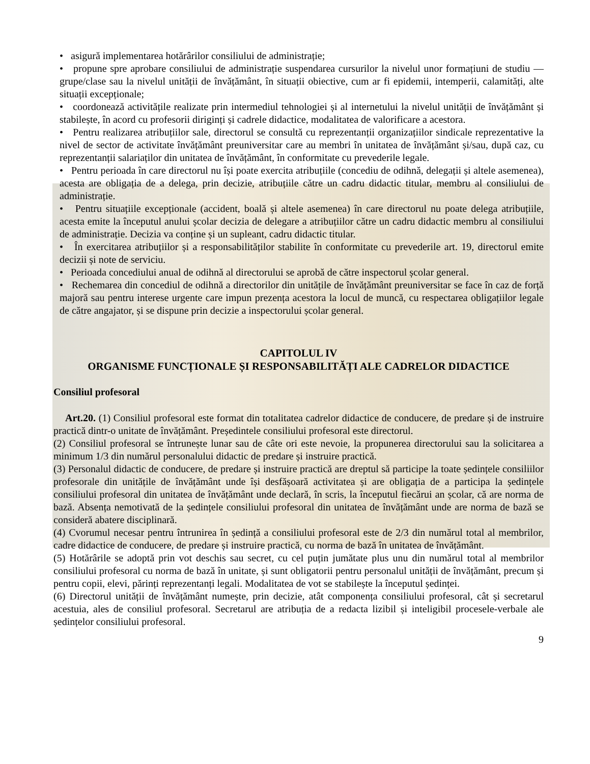• asigură implementarea hotărârilor consiliului de administrație;
• propune spre aprobare consiliului de administrație suspendarea cursurilor la nivelul unor formațiuni de studiu — grupe/clase sau la nivelul unității de învățământ, în situații obiective, cum ar fi epidemii, intemperii, calamități, alte situații excepționale;
• coordonează activitățile realizate prin intermediul tehnologiei și al internetului la nivelul unității de învățământ și stabilește, în acord cu profesorii diriginți și cadrele didactice, modalitatea de valorificare a acestora.
• Pentru realizarea atribuțiilor sale, directorul se consultă cu reprezentanții organizațiilor sindicale reprezentative la nivel de sector de activitate învățământ preuniversitar care au membri în unitatea de învățământ și/sau, după caz, cu reprezentanții salariaților din unitatea de învățământ, în conformitate cu prevederile legale.
• Pentru perioada în care directorul nu își poate exercita atribuțiile (concediu de odihnă, delegații și altele asemenea), acesta are obligația de a delega, prin decizie, atribuțiile către un cadru didactic titular, membru al consiliului de administrație.
• Pentru situațiile excepționale (accident, boală și altele asemenea) în care directorul nu poate delega atribuțiile, acesta emite la începutul anului școlar decizia de delegare a atribuțiilor către un cadru didactic membru al consiliului de administrație. Decizia va conține și un supleant, cadru didactic titular.
• În exercitarea atribuțiilor și a responsabilităților stabilite în conformitate cu prevederile art. 19, directorul emite decizii și note de serviciu.
• Perioada concediului anual de odihnă al directorului se aprobă de către inspectorul școlar general.
• Rechemarea din concediul de odihnă a directorilor din unitățile de învățământ preuniversitar se face în caz de forță majoră sau pentru interese urgente care impun prezența acestora la locul de muncă, cu respectarea obligațiilor legale de către angajator, și se dispune prin decizie a inspectorului școlar general.
CAPITOLUL IV
ORGANISME FUNCȚIONALE ȘI RESPONSABILITĂȚI ALE CADRELOR DIDACTICE
Consiliul profesoral
Art.20. (1) Consiliul profesoral este format din totalitatea cadrelor didactice de conducere, de predare și de instruire practică dintr-o unitate de învățământ. Președintele consiliului profesoral este directorul.
(2) Consiliul profesoral se întrunește lunar sau de câte ori este nevoie, la propunerea directorului sau la solicitarea a minimum 1/3 din numărul personalului didactic de predare și instruire practică.
(3) Personalul didactic de conducere, de predare și instruire practică are dreptul să participe la toate ședințele consiliilor profesorale din unitățile de învățământ unde își desfășoară activitatea și are obligația de a participa la ședințele consiliului profesoral din unitatea de învățământ unde declară, în scris, la începutul fiecărui an școlar, că are norma de bază. Absența nemotivată de la ședințele consiliului profesoral din unitatea de învățământ unde are norma de bază se consideră abatere disciplinară.
(4) Cvorumul necesar pentru întrunirea în ședință a consiliului profesoral este de 2/3 din numărul total al membrilor, cadre didactice de conducere, de predare și instruire practică, cu norma de bază în unitatea de învățământ.
(5) Hotărârile se adoptă prin vot deschis sau secret, cu cel puțin jumătate plus unu din numărul total al membrilor consiliului profesoral cu norma de bază în unitate, și sunt obligatorii pentru personalul unității de învățământ, precum și pentru copii, elevi, părinți reprezentanți legali. Modalitatea de vot se stabilește la începutul ședinței.
(6) Directorul unității de învățământ numește, prin decizie, atât componența consiliului profesoral, cât și secretarul acestuia, ales de consiliul profesoral. Secretarul are atribuția de a redacta lizibil și inteligibil procesele-verbale ale ședințelor consiliului profesoral.
9